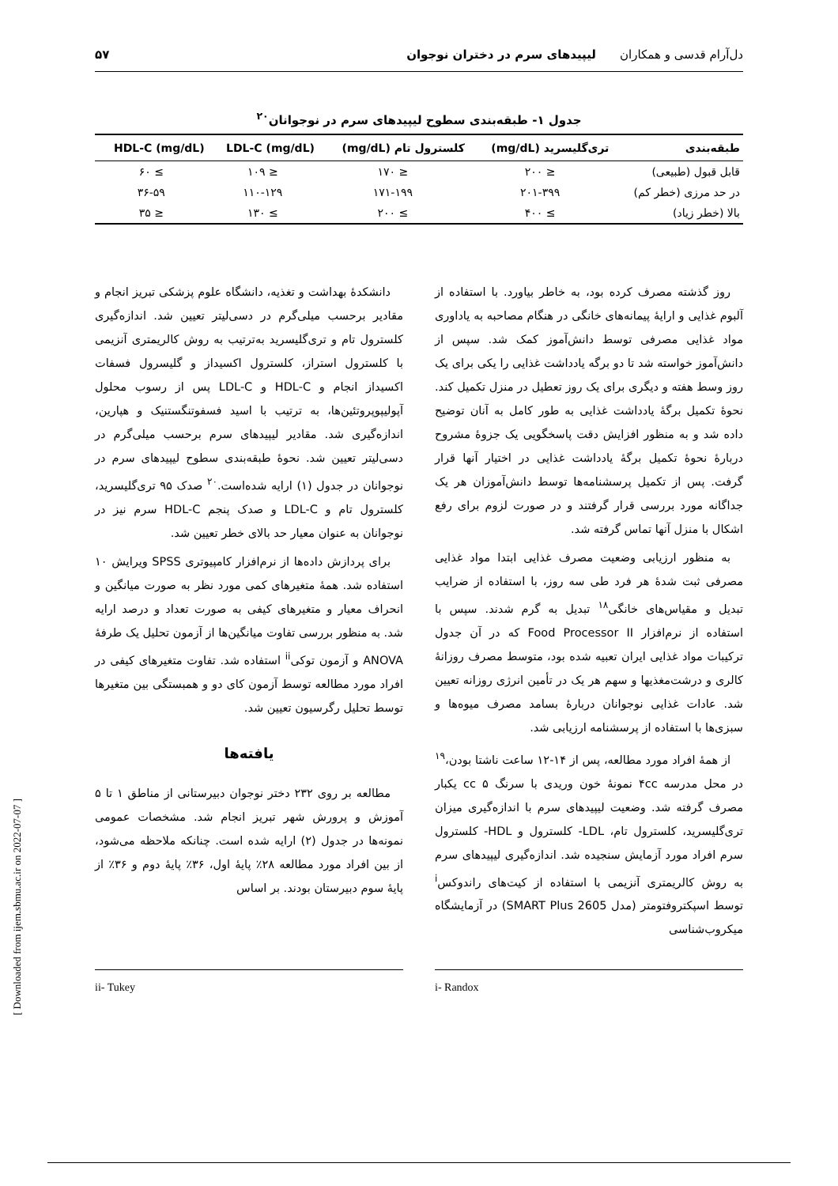دل‌آرام قدسی و همکاران لیپیدهای سرم در دختران نوجوان
۵۷
جدول ۱- طبقه‌بندی سطوح لیپیدهای سرم در نوجوانان<sup>۲۰</sup>
| طبقه‌بندی | تری‌گلیسرید (mg/dL) | کلسترول تام (mg/dL) | LDL-C (mg/dL) | HDL-C (mg/dL) |
| --- | --- | --- | --- | --- |
| قابل قبول (طبیعی) | ≤ ۲۰۰ | ≤ ۱۷۰ | ≤ ۱۰۹ | ≥ ۶۰ |
| در حد مرزی (خطر کم) | ۲۰۱-۳۹۹ | ۱۷۱-۱۹۹ | ۱۱۰-۱۲۹ | ۳۶-۵۹ |
| بالا (خطر زیاد) | ≥ ۴۰۰ | ≥ ۲۰۰ | ≥ ۱۳۰ | ≤ ۳۵ |
روز گذشته مصرف کرده بود، به خاطر بیاورد. با استفاده از آلبوم غذایی و ارایهٔ پیمانه‌های خانگی در هنگام مصاحبه به یاداوری مواد غذایی مصرفی توسط دانش‌آموز کمک شد. سپس از دانش‌آموز خواسته شد تا دو برگه یادداشت غذایی را یکی برای یک روز وسط هفته و دیگری برای یک روز تعطیل در منزل تکمیل کند. نحوهٔ تکمیل برگهٔ یادداشت غذایی به طور کامل به آنان توضیح داده شد و به منظور افزایش دقت پاسخگویی یک جزوهٔ مشروح دربارهٔ نحوهٔ تکمیل برگهٔ یادداشت غذایی در اختیار آنها قرار گرفت. پس از تکمیل پرسشنامه‌ها توسط دانش‌آموزان هر یک جداگانه مورد بررسی قرار گرفتند و در صورت لزوم برای رفع اشکال با منزل آنها تماس گرفته شد.
به منظور ارزیابی وضعیت مصرف غذایی ابتدا مواد غذایی مصرفی ثبت شدهٔ هر فرد طی سه روز، با استفاده از ضرایب تبدیل و مقیاس‌های خانگی<sup>۱۸</sup> تبدیل به گرم شدند. سپس با استفاده از نرم‌افزار Food Processor II که در آن جدول ترکیبات مواد غذایی ایران تعبیه شده بود، متوسط مصرف روزانهٔ کالری و درشت‌مغذیها و سهم هر یک در تأمین انرژی روزانه تعیین شد. عادات غذایی نوجوانان دربارهٔ بسامد مصرف میوه‌ها و سبزی‌ها با استفاده از پرسشنامه ارزیابی شد.
از همهٔ افراد مورد مطالعه، پس از ۱۴-۱۲ ساعت ناشتا بودن،<sup>۱۹</sup> در محل مدرسه ۴cc نمونهٔ خون وریدی با سرنگ cc ۵ یکبار مصرف گرفته شد. وضعیت لیپیدهای سرم با اندازه‌گیری میزان تری‌گلیسرید، کلسترول تام، LDL- کلسترول و HDL- کلسترول سرم افراد مورد آزمایش سنجیده شد. اندازه‌گیری لیپیدهای سرم به روش کالریمتری آنزیمی با استفاده از کیت‌های راندوکس<sup>i</sup> توسط اسپکتروفتومتر (مدل SMART Plus 2605) در آزمایشگاه میکروب‌شناسی
دانشکدهٔ بهداشت و تغذیه، دانشگاه علوم پزشکی تبریز انجام و مقادیر برحسب میلی‌گرم در دسی‌لیتر تعیین شد. اندازه‌گیری کلسترول تام و تری‌گلیسرید به‌ترتیب به روش کالریمتری آنزیمی با کلسترول استراز، کلسترول اکسیداز و گلیسرول فسفات اکسیداز انجام و HDL-C و LDL-C پس از رسوب محلول آپولیپوپروتئین‌ها، به ترتیب با اسید فسفوتنگستنیک و هپارین، اندازه‌گیری شد. مقادیر لیپیدهای سرم برحسب میلی‌گرم در دسی‌لیتر تعیین شد. نحوهٔ طبقه‌بندی سطوح لیپیدهای سرم در نوجوانان در جدول (۱) ارایه شده‌است.<sup>۲۰</sup> صدک ۹۵ تری‌گلیسرید، کلسترول تام و LDL-C و صدک پنجم HDL-C سرم نیز در نوجوانان به عنوان معیار حد بالای خطر تعیین شد.
برای پردازش داده‌ها از نرم‌افزار کامپیوتری SPSS ویرایش ۱۰ استفاده شد. همهٔ متغیرهای کمی مورد نظر به صورت میانگین و انحراف معیار و متغیرهای کیفی به صورت تعداد و درصد ارایه شد. به منظور بررسی تفاوت میانگین‌ها از آزمون تحلیل یک طرفهٔ ANOVA و آزمون توکی<sup>ii</sup> استفاده شد. تفاوت متغیرهای کیفی در افراد مورد مطالعه توسط آزمون کای دو و همبستگی بین متغیرها توسط تحلیل رگرسیون تعیین شد.
یافته‌ها
مطالعه بر روی ۲۳۲ دختر نوجوان دبیرستانی از مناطق ۱ تا ۵ آموزش و پرورش شهر تبریز انجام شد. مشخصات عمومی نمونه‌ها در جدول (۲) ارایه شده است. چنانکه ملاحظه می‌شود، از بین افراد مورد مطالعه ۲۸٪ پایهٔ اول، ۳۶٪ پایهٔ دوم و ۳۶٪ از پایهٔ سوم دبیرستان بودند. بر اساس
i- Randox ii- Tukey
[ Downloaded from ijem.sbmu.ac.ir on 2022-07-07 ]